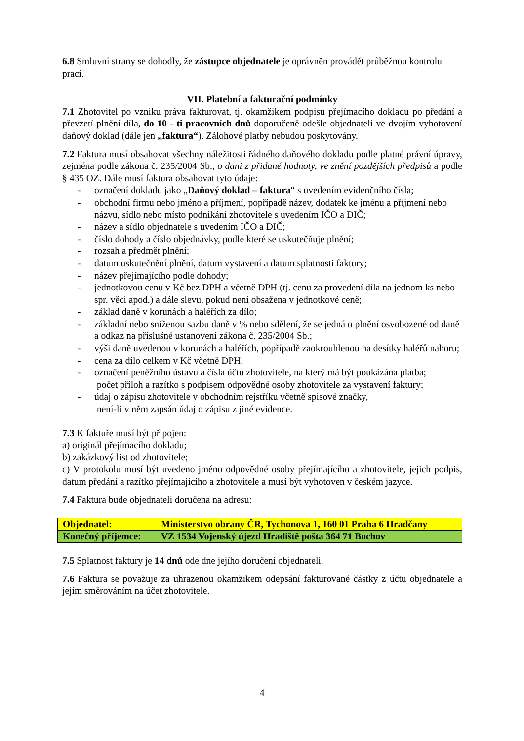6.8 Smluvní strany se dohodly, že zástupce objednatele je oprávněn provádět průběžnou kontrolu prací.
VII. Platební a fakturační podmínky
7.1 Zhotovitel po vzniku práva fakturovat, tj. okamžikem podpisu přejímacího dokladu po předání a převzetí plnění díla, do 10 - ti pracovních dnů doporučeně odešle objednateli ve dvojím vyhotovení daňový doklad (dále jen „faktura“). Zálohové platby nebudou poskytovány.
7.2 Faktura musí obsahovat všechny náležitosti řádného daňového dokladu podle platné právní úpravy, zejména podle zákona č. 235/2004 Sb., o dani z přidané hodnoty, ve znění pozdějších předpisů a podle § 435 OZ. Dále musí faktura obsahovat tyto údaje:
- označení dokladu jako „Daňový doklad – faktura“ s uvedením evidenčního čísla;
- obchodní firmu nebo jméno a příjmení, popřípadě název, dodatek ke jménu a příjmení nebo názvu, sídlo nebo místo podnikání zhotovitele s uvedením IČO a DIČ;
- název a sídlo objednatele s uvedením IČO a DIČ;
- číslo dohody a číslo objednávky, podle které se uskutečňuje plnění;
- rozsah a předmět plnění;
- datum uskutečnění plnění, datum vystavení a datum splatnosti faktury;
- název přejímajícího podle dohody;
- jednotkovou cenu v Kč bez DPH a včetně DPH (tj. cenu za provedení díla na jednom ks nebo spr. věci apod.) a dále slevu, pokud není obsažena v jednotkové ceně;
- základ daně v korunách a haléřích za dílo;
- základní nebo sníženou sazbu daně v % nebo sdělení, že se jedná o plnění osvobozené od daně a odkaz na příslušné ustanovení zákona č. 235/2004 Sb.;
- výši daně uvedenou v korunách a haléřích, popřípadě zaokrouhlenou na desítky haléřů nahoru;
- cena za dílo celkem v Kč včetně DPH;
- označení peněžního ústavu a čísla účtu zhotovitele, na který má být poukázána platba;
počet příloh a razítko s podpisem odpovědné osoby zhotovitele za vystavení faktury;
- údaj o zápisu zhotovitele v obchodním rejstříku včetně spisové značky,
není-li v něm zapsán údaj o zápisu z jiné evidence.
7.3 K faktuře musí být připojen:
a) originál přejímacího dokladu;
b) zakázkový list od zhotovitele;
c) V protokolu musí být uvedeno jméno odpovědné osoby přejímajícího a zhotovitele, jejich podpis, datum předání a razítko přejímajícího a zhotovitele a musí být vyhotoven v českém jazyce.
7.4 Faktura bude objednateli doručena na adresu:
| Objednatel: | Ministerstvo obrany ČR, Tychonova 1, 160 01 Praha 6 Hradčany |
| Konečný příjemce: | VZ 1534 Vojenský újezd Hradiště pošta 364 71 Bochov |
7.5 Splatnost faktury je 14 dnů ode dne jejího doručení objednateli.
7.6 Faktura se považuje za uhrazenou okamžikem odepsání fakturované částky z účtu objednatele a jejím směrováním na účet zhotovitele.
4